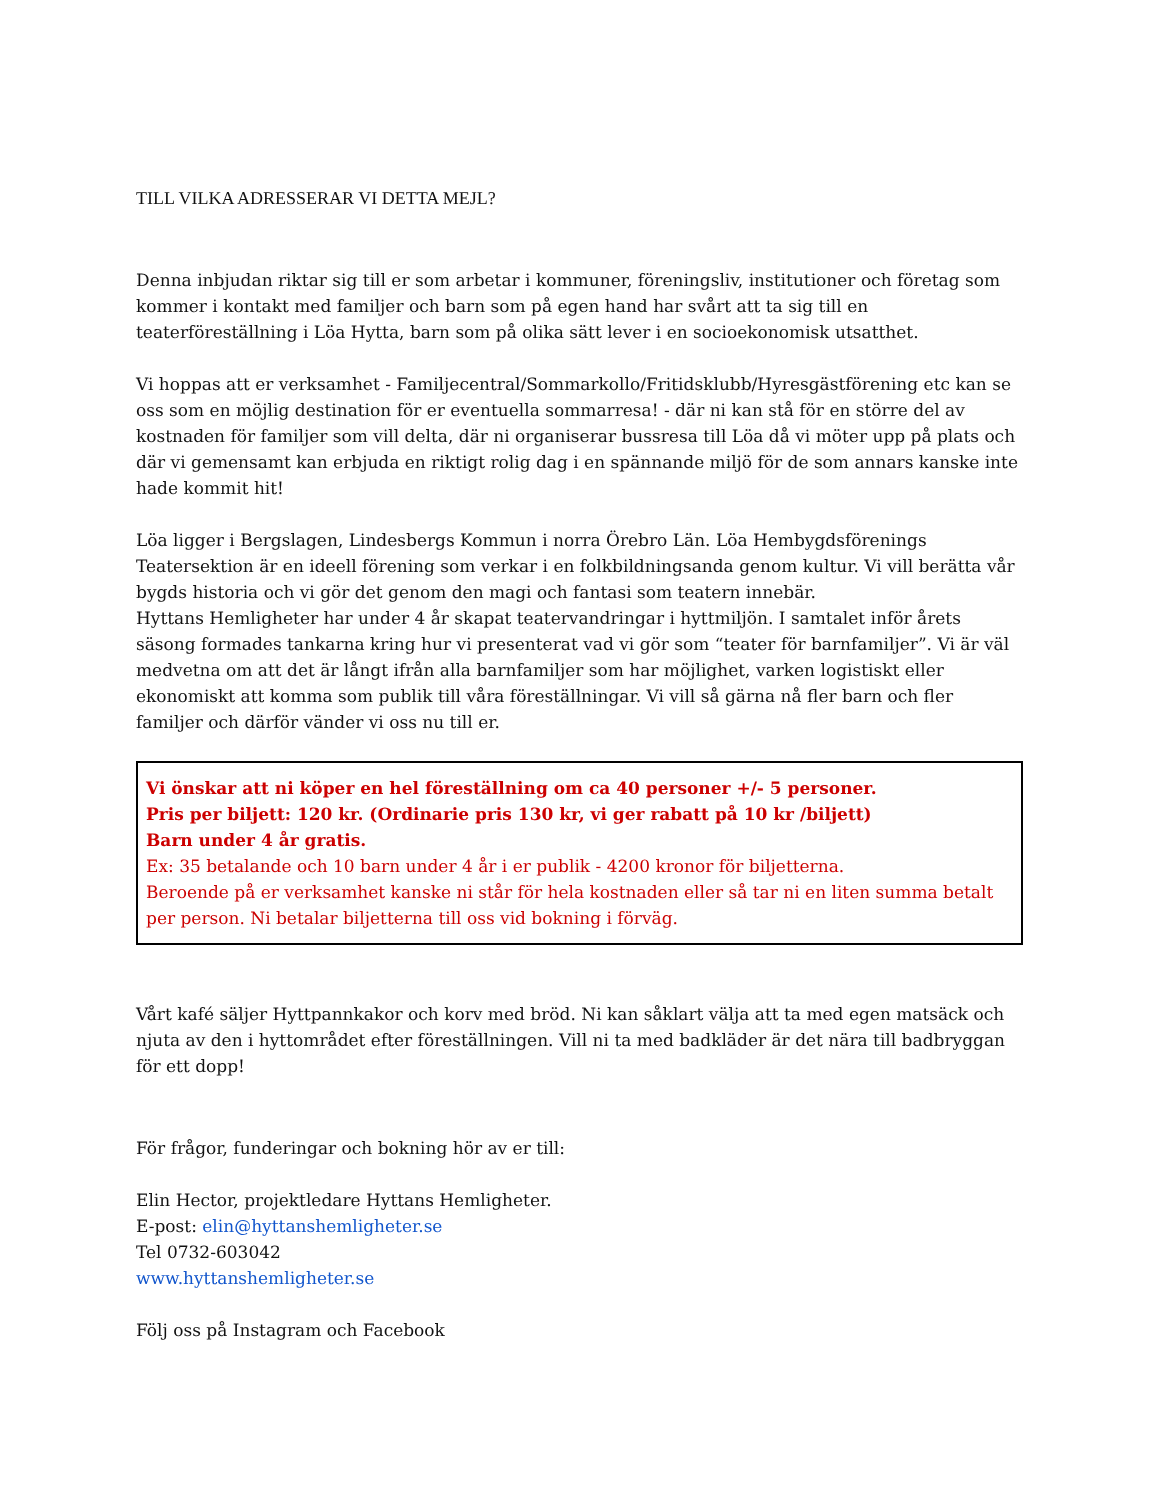TILL VILKA ADRESSERAR VI DETTA MEJL?
Denna inbjudan riktar sig till er som arbetar i kommuner, föreningsliv, institutioner och företag som kommer i kontakt med familjer och barn som på egen hand har svårt att ta sig till en teaterföreställning i Löa Hytta, barn som på olika sätt lever i en socioekonomisk utsatthet.
Vi hoppas att er verksamhet - Familjecentral/Sommarkollo/Fritidsklubb/Hyresgästförening etc kan se oss som en möjlig destination för er eventuella sommarresa! - där ni kan stå för en större del av kostnaden för familjer som vill delta, där ni organiserar bussresa till Löa då vi möter upp på plats och där vi gemensamt kan erbjuda en riktigt rolig dag i en spännande miljö för de som annars kanske inte hade kommit hit!
Löa ligger i Bergslagen, Lindesbergs Kommun i norra Örebro Län. Löa Hembygdsförenings Teatersektion är en ideell förening som verkar i en folkbildningsanda genom kultur. Vi vill berätta vår bygds historia och vi gör det genom den magi och fantasi som teatern innebär.
Hyttans Hemligheter har under 4 år skapat teatervandringar i hyttmiljön. I samtalet inför årets säsong formades tankarna kring hur vi presenterat vad vi gör som “teater för barnfamiljer”. Vi är väl medvetna om att det är långt ifrån alla barnfamiljer som har möjlighet, varken logistiskt eller ekonomiskt att komma som publik till våra föreställningar. Vi vill så gärna nå fler barn och fler familjer och därför vänder vi oss nu till er.
Vi önskar att ni köper en hel föreställning om ca 40 personer +/- 5 personer.
Pris per biljett: 120 kr. (Ordinarie pris 130 kr, vi ger rabatt på 10 kr /biljett)
Barn under 4 år gratis.
Ex: 35 betalande och 10 barn under 4 år i er publik - 4200 kronor för biljetterna.
Beroende på er verksamhet kanske ni står för hela kostnaden eller så tar ni en liten summa betalt per person. Ni betalar biljetterna till oss vid bokning i förväg.
Vårt kafé säljer Hyttpannkakor och korv med bröd. Ni kan såklart välja att ta med egen matsäck och njuta av den i hyttområdet efter föreställningen. Vill ni ta med badkläder är det nära till badbryggan för ett dopp!
För frågor, funderingar och bokning hör av er till:
Elin Hector, projektledare Hyttans Hemligheter.
E-post: elin@hyttanshemligheter.se
Tel 0732-603042
www.hyttanshemligheter.se
Följ oss på Instagram och Facebook